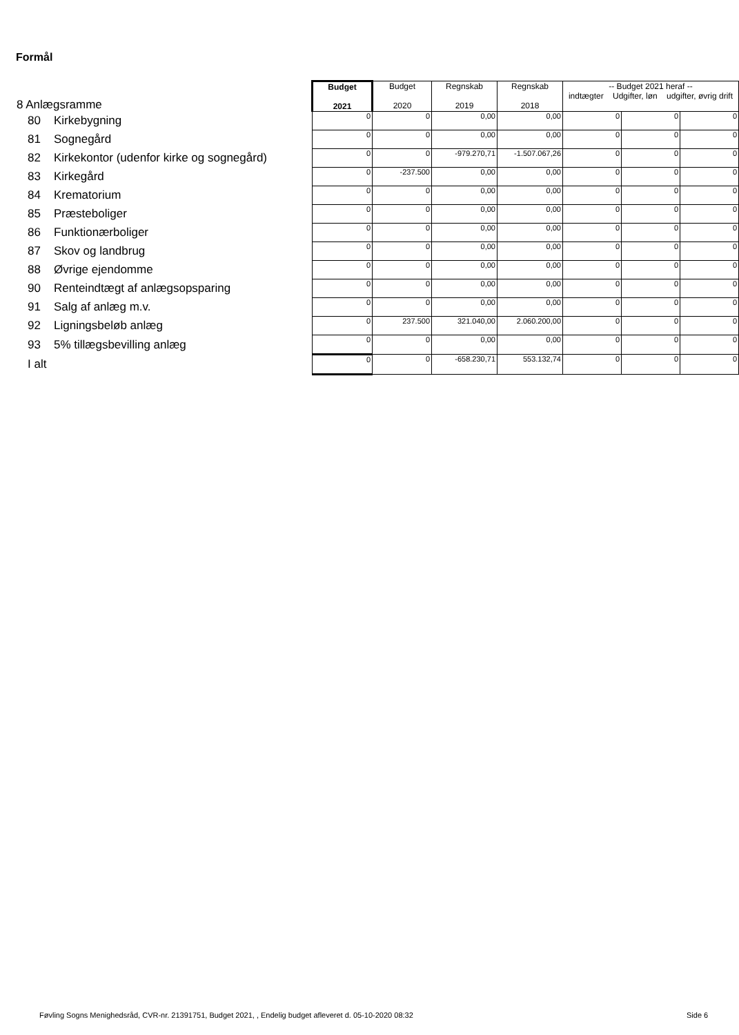Formål
| 8 Anlægsramme | Budget 2021 | Budget 2020 | Regnskab 2019 | Regnskab 2018 | -- Budget 2021 heraf -- indtægter Udgifter, løn udgifter, øvrig drift | | |
| 80 Kirkebygning | 0 | 0 | 0,00 | 0,00 | 0 | 0 | 0 |
| 81 Sognegård | 0 | 0 | 0,00 | 0,00 | 0 | 0 | 0 |
| 82 Kirkekontor (udenfor kirke og sognegård) | 0 | 0 | -979.270,71 | -1.507.067,26 | 0 | 0 | 0 |
| 83 Kirkegård | 0 | -237.500 | 0,00 | 0,00 | 0 | 0 | 0 |
| 84 Krematorium | 0 | 0 | 0,00 | 0,00 | 0 | 0 | 0 |
| 85 Præsteboliger | 0 | 0 | 0,00 | 0,00 | 0 | 0 | 0 |
| 86 Funktionærboliger | 0 | 0 | 0,00 | 0,00 | 0 | 0 | 0 |
| 87 Skov og landbrug | 0 | 0 | 0,00 | 0,00 | 0 | 0 | 0 |
| 88 Øvrige ejendomme | 0 | 0 | 0,00 | 0,00 | 0 | 0 | 0 |
| 90 Renteindtægt af anlægsopsparing | 0 | 0 | 0,00 | 0,00 | 0 | 0 | 0 |
| 91 Salg af anlæg m.v. | 0 | 0 | 0,00 | 0,00 | 0 | 0 | 0 |
| 92 Ligningsbeløb anlæg | 0 | 237.500 | 321.040,00 | 2.060.200,00 | 0 | 0 | 0 |
| 93 5% tillægsbevilling anlæg | 0 | 0 | 0,00 | 0,00 | 0 | 0 | 0 |
| I alt | 0 | 0 | -658.230,71 | 553.132,74 | 0 | 0 | 0 |
Føvling Sogns Menighedsråd, CVR-nr. 21391751, Budget 2021, , Endelig budget afleveret d. 05-10-2020 08:32
Side 6